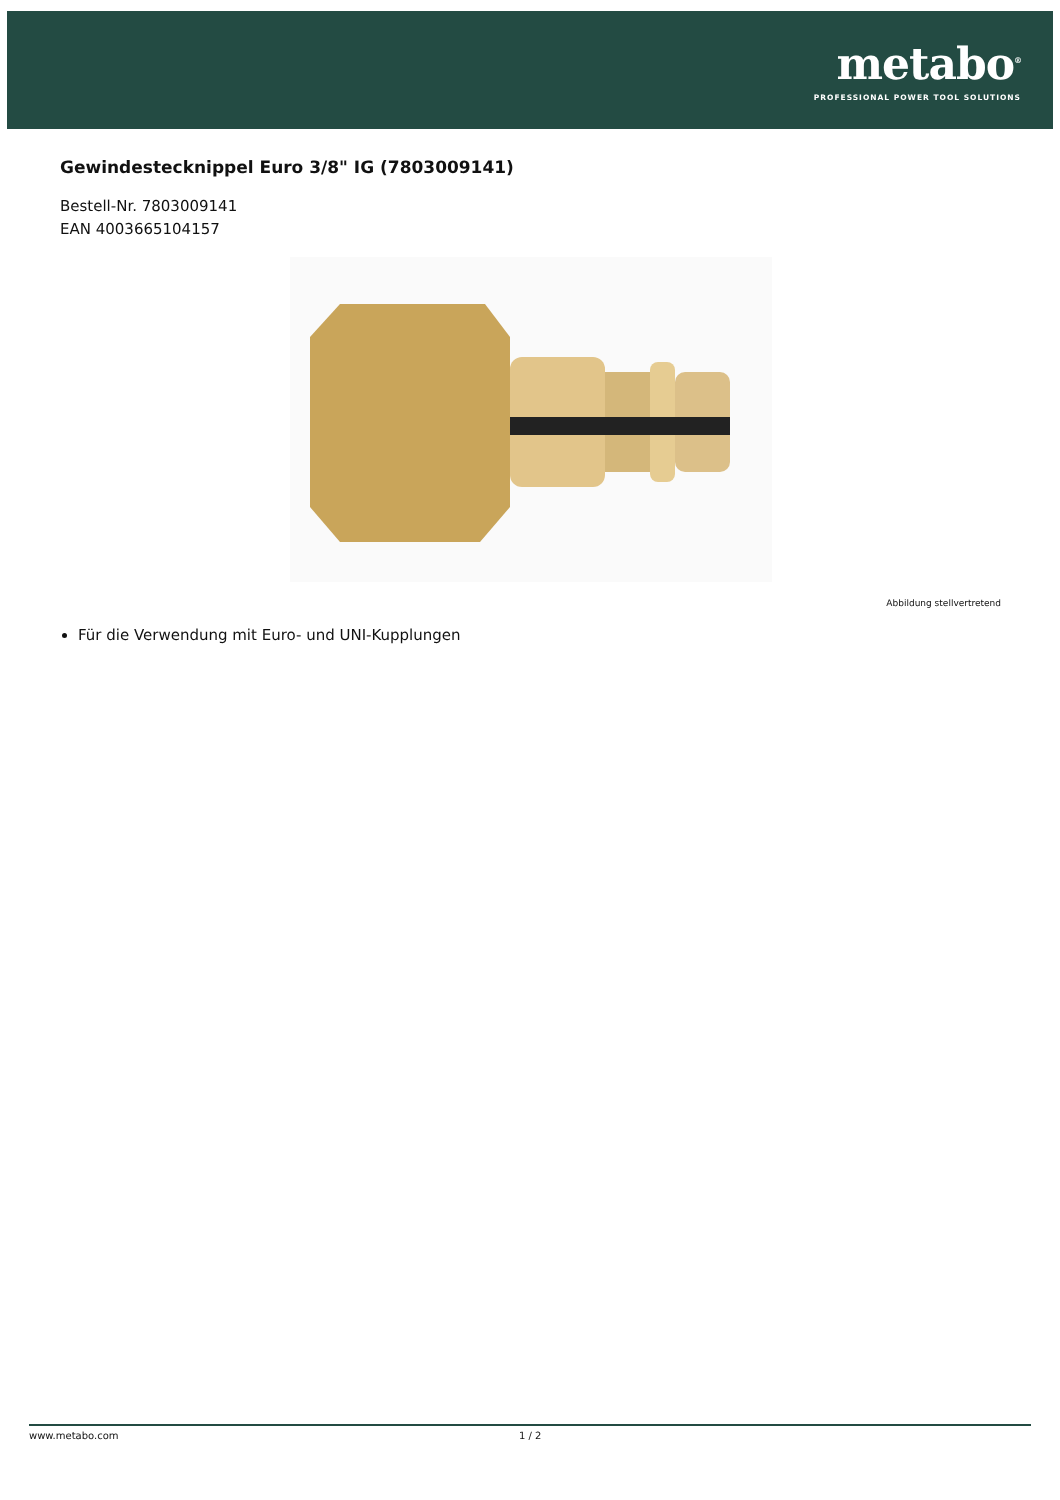metabo<sup>®</sup>
PROFESSIONAL POWER TOOL SOLUTIONS
Gewindestecknippel Euro 3/8" IG (7803009141)
Bestell-Nr. 7803009141
EAN 4003665104157
Abbildung stellvertretend
Für die Verwendung mit Euro- und UNI-Kupplungen
www.metabo.com 1 / 2